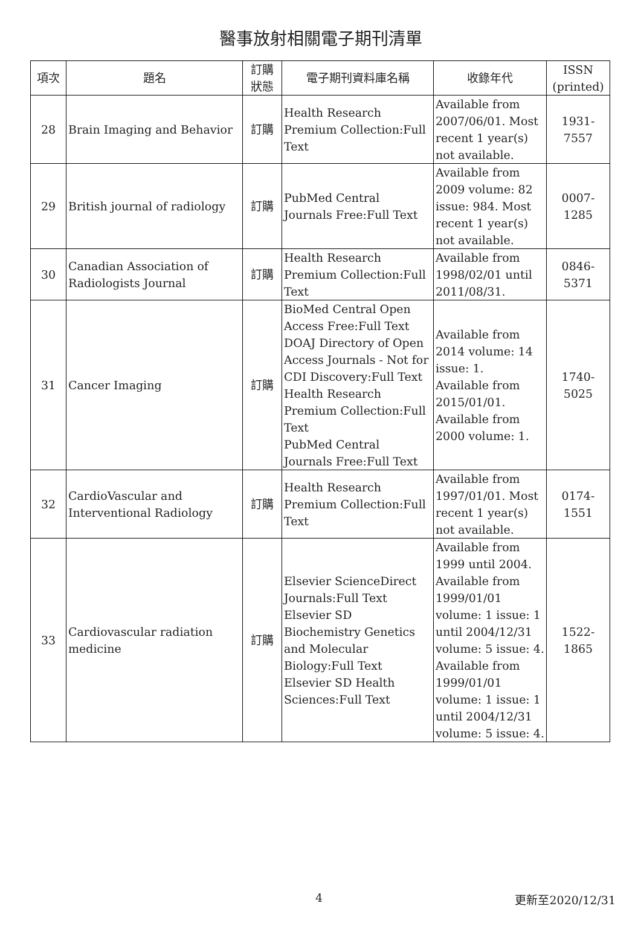醫事放射相關電子期刊清單
| 項次 | 題名 | 訂購 狀態 | 電子期刊資料庫名稱 | 收錄年代 | ISSN (printed) |
| --- | --- | --- | --- | --- | --- |
| 28 | Brain Imaging and Behavior | 訂購 | Health Research Premium Collection:Full Text | Available from 2007/06/01. Most recent 1 year(s) not available. | 1931-7557 |
| 29 | British journal of radiology | 訂購 | PubMed Central Journals Free:Full Text | Available from 2009 volume: 82 issue: 984. Most recent 1 year(s) not available. | 0007-1285 |
| 30 | Canadian Association of Radiologists Journal | 訂購 | Health Research Premium Collection:Full Text | Available from 1998/02/01 until 2011/08/31. | 0846-5371 |
| 31 | Cancer Imaging | 訂購 | BioMed Central Open Access Free:Full Text DOAJ Directory of Open Access Journals - Not for CDI Discovery:Full Text Health Research Premium Collection:Full Text PubMed Central Journals Free:Full Text | Available from 2014 volume: 14 issue: 1. Available from 2015/01/01. Available from 2000 volume: 1. | 1740-5025 |
| 32 | CardioVascular and Interventional Radiology | 訂購 | Health Research Premium Collection:Full Text | Available from 1997/01/01. Most recent 1 year(s) not available. | 0174-1551 |
| 33 | Cardiovascular radiation medicine | 訂購 | Elsevier ScienceDirect Journals:Full Text Elsevier SD Biochemistry Genetics and Molecular Biology:Full Text Elsevier SD Health Sciences:Full Text | Available from 1999 until 2004. Available from 1999/01/01 volume: 1 issue: 1 until 2004/12/31 volume: 5 issue: 4. Available from 1999/01/01 volume: 1 issue: 1 until 2004/12/31 volume: 5 issue: 4. | 1522-1865 |
4 更新至2020/12/31